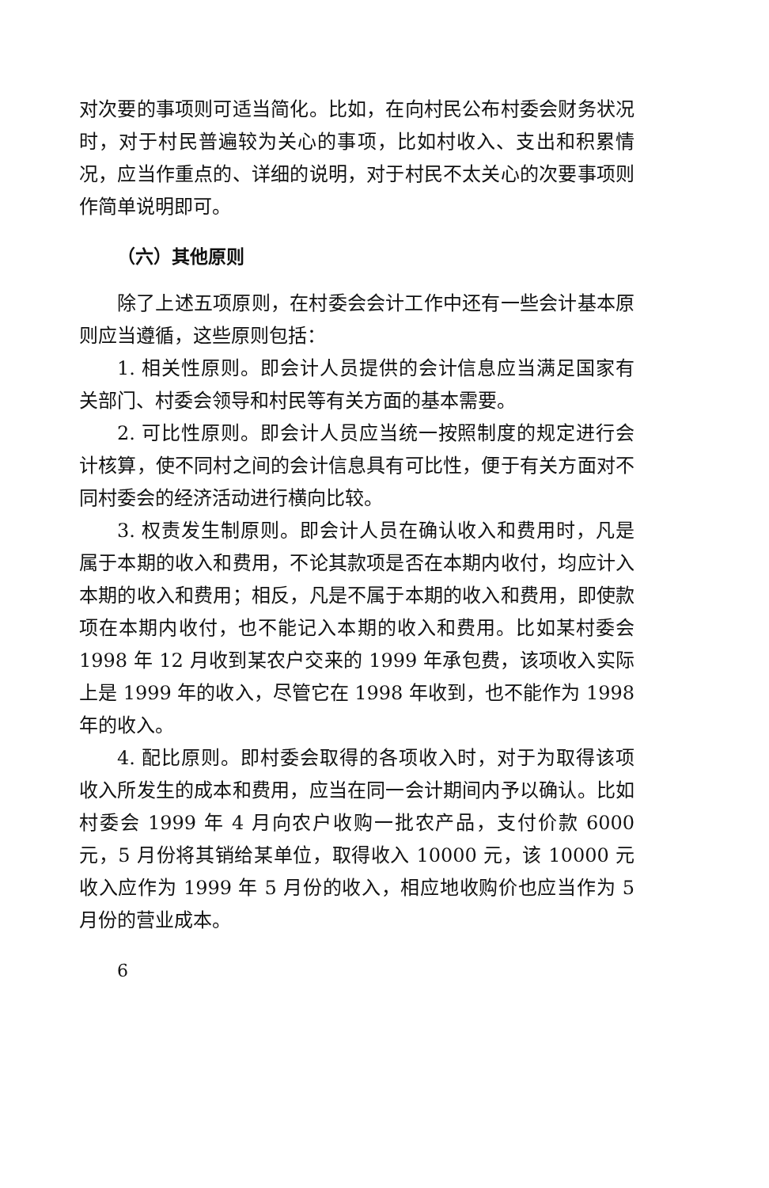对次要的事项则可适当简化。比如，在向村民公布村委会财务状况时，对于村民普遍较为关心的事项，比如村收入、支出和积累情况，应当作重点的、详细的说明，对于村民不太关心的次要事项则作简单说明即可。
（六）其他原则
除了上述五项原则，在村委会会计工作中还有一些会计基本原则应当遵循，这些原则包括：
1. 相关性原则。即会计人员提供的会计信息应当满足国家有关部门、村委会领导和村民等有关方面的基本需要。
2. 可比性原则。即会计人员应当统一按照制度的规定进行会计核算，使不同村之间的会计信息具有可比性，便于有关方面对不同村委会的经济活动进行横向比较。
3. 权责发生制原则。即会计人员在确认收入和费用时，凡是属于本期的收入和费用，不论其款项是否在本期内收付，均应计入本期的收入和费用；相反，凡是不属于本期的收入和费用，即使款项在本期内收付，也不能记入本期的收入和费用。比如某村委会 1998 年 12 月收到某农户交来的 1999 年承包费，该项收入实际上是 1999 年的收入，尽管它在 1998 年收到，也不能作为 1998 年的收入。
4. 配比原则。即村委会取得的各项收入时，对于为取得该项收入所发生的成本和费用，应当在同一会计期间内予以确认。比如村委会 1999 年 4 月向农户收购一批农产品，支付价款 6000 元，5 月份将其销给某单位，取得收入 10000 元，该 10000 元收入应作为 1999 年 5 月份的收入，相应地收购价也应当作为 5 月份的营业成本。
6